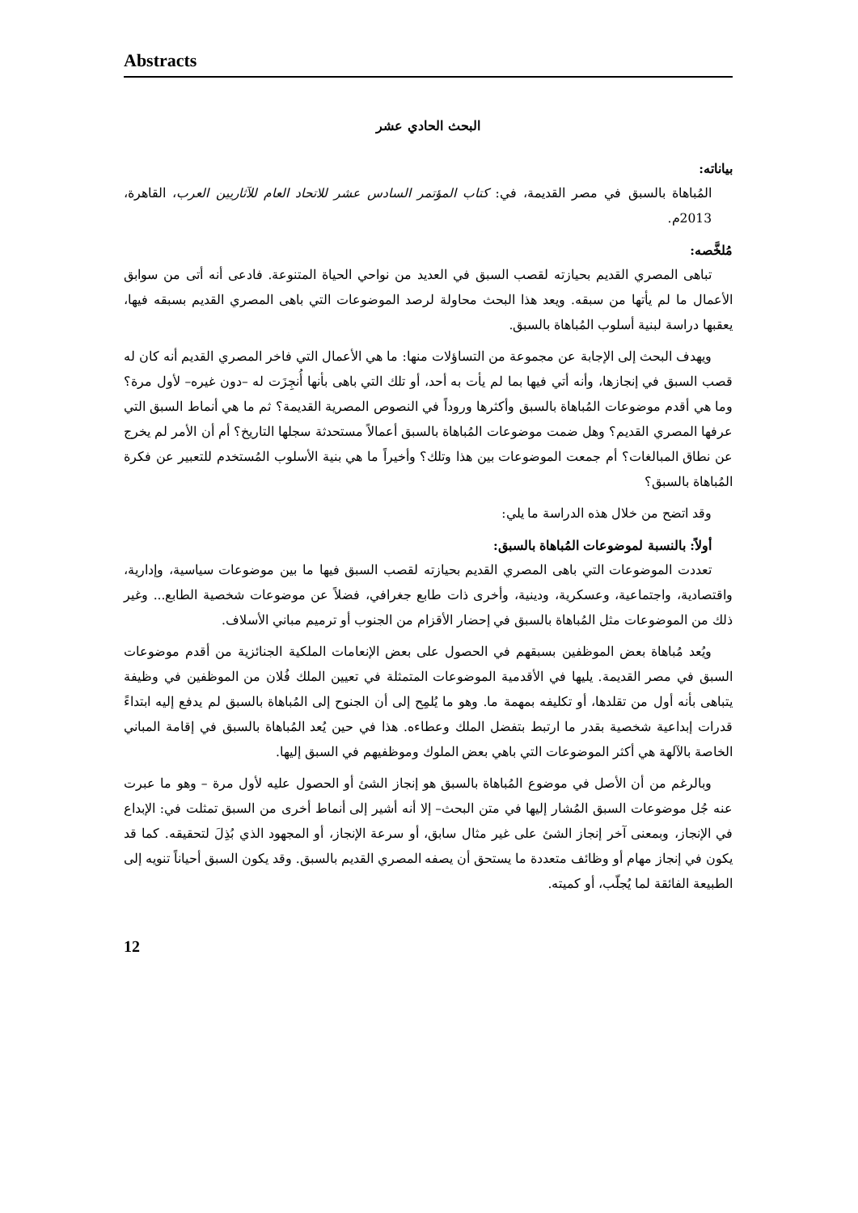Abstracts
البحث الحادي عشر
بياناته:
المُباهاة بالسبق في مصر القديمة، في: كتاب المؤتمر السادس عشر للاتحاد العام للآثاريين العرب، القاهرة، 2013م.
مُلخَّصه:
تباهى المصري القديم بحيازته لقصب السبق في العديد من نواحي الحياة المتنوعة. فادعى أنه أتى من سوابق الأعمال ما لم يأتها من سبقه. ويعد هذا البحث محاولة لرصد الموضوعات التي باهى المصري القديم بسبقه فيها، يعقبها دراسة لبنية أسلوب المُباهاة بالسبق.
ويهدف البحث إلى الإجابة عن مجموعة من التساؤلات منها: ما هي الأعمال التي فاخر المصري القديم أنه كان له قصب السبق في إنجازها، وأنه أتي فيها بما لم يأت به أحد، أو تلك التي باهى بأنها أُنجِزَت له –دون غيره– لأول مرة؟ وما هي أقدم موضوعات المُباهاة بالسبق وأكثرها وروداً في النصوص المصرية القديمة؟ ثم ما هي أنماط السبق التي عرفها المصري القديم؟ وهل ضمت موضوعات المُباهاة بالسبق أعمالاً مستحدثة سجلها التاريخ؟ أم أن الأمر لم يخرج عن نطاق المبالغات؟ أم جمعت الموضوعات بين هذا وتلك؟ وأخيراً ما هي بنية الأسلوب المُستخدم للتعبير عن فكرة المُباهاة بالسبق؟
وقد اتضح من خلال هذه الدراسة ما يلي:
أولاً: بالنسبة لموضوعات المُباهاة بالسبق:
تعددت الموضوعات التي باهى المصري القديم بحيازته لقصب السبق فيها ما بين موضوعات سياسية، وإدارية، واقتصادية، واجتماعية، وعسكرية، ودينية، وأخرى ذات طابع جغرافي، فضلاً عن موضوعات شخصية الطابع... وغير ذلك من الموضوعات مثل المُباهاة بالسبق في إحضار الأقزام من الجنوب أو ترميم مباني الأسلاف.
ويُعد مُباهاة بعض الموظفين بسبقهم في الحصول على بعض الإنعامات الملكية الجنائزية من أقدم موضوعات السبق في مصر القديمة. يليها في الأقدمية الموضوعات المتمثلة في تعيين الملك فُلان من الموظفين في وظيفة يتباهى بأنه أول من تقلدها، أو تكليفه بمهمة ما. وهو ما يُلمِح إلى أن الجنوح إلى المُباهاة بالسبق لم يدفع إليه ابتداءً قدرات إبداعية شخصية بقدر ما ارتبط بتفضل الملك وعطاءه. هذا في حين يُعد المُباهاة بالسبق في إقامة المباني الخاصة بالآلهة هي أكثر الموضوعات التي باهي بعض الملوك وموظفيهم في السبق إليها.
وبالرغم من أن الأصل في موضوع المُباهاة بالسبق هو إنجاز الشئ أو الحصول عليه لأول مرة – وهو ما عبرت عنه جُل موضوعات السبق المُشار إليها في متن البحث– إلا أنه أشير إلى أنماط أخرى من السبق تمثلت في: الإبداع في الإنجاز، وبمعنى آخر إنجاز الشئ على غير مثال سابق، أو سرعة الإنجاز، أو المجهود الذي بُذِلَ لتحقيقه. كما قد يكون في إنجاز مهام أو وظائف متعددة ما يستحق أن يصفه المصري القديم بالسبق. وقد يكون السبق أحياناً تنويه إلى الطبيعة الفائقة لما يُجلّب، أو كميته.
12